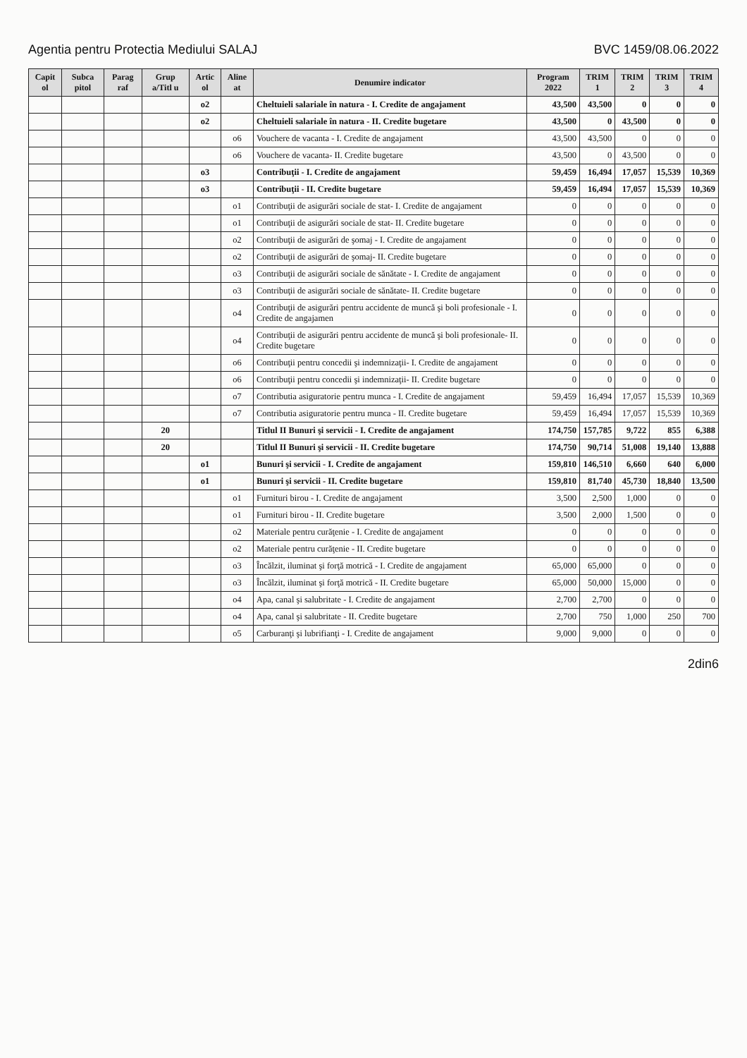Agentia pentru Protectia Mediului SALAJ BVC 1459/08.06.2022
| Capit ol | Subca pitol | Parag raf | Grup a/Titl u | Artic ol | Aline at | Denumire indicator | Program 2022 | TRIM 1 | TRIM 2 | TRIM 3 | TRIM 4 |
| --- | --- | --- | --- | --- | --- | --- | --- | --- | --- | --- | --- |
| | | | | o2 | | Cheltuieli salariale în natura - I. Credite de angajament | 43,500 | 43,500 | 0 | 0 | 0 |
| | | | | o2 | | Cheltuieli salariale în natura - II. Credite bugetare | 43,500 | 0 | 43,500 | 0 | 0 |
| | | | | | o6 | Vouchere de vacanta - I. Credite de angajament | 43,500 | 43,500 | 0 | 0 | 0 |
| | | | | | o6 | Vouchere de vacanta- II. Credite bugetare | 43,500 | 0 | 43,500 | 0 | 0 |
| | | | | o3 | | Contribuţii - I. Credite de angajament | 59,459 | 16,494 | 17,057 | 15,539 | 10,369 |
| | | | | o3 | | Contribuţii - II. Credite bugetare | 59,459 | 16,494 | 17,057 | 15,539 | 10,369 |
| | | | | | o1 | Contribuţii de asigurări sociale de stat- I. Credite de angajament | 0 | 0 | 0 | 0 | 0 |
| | | | | | o1 | Contribuţii de asigurări sociale de stat- II. Credite bugetare | 0 | 0 | 0 | 0 | 0 |
| | | | | | o2 | Contribuţii de asigurări de şomaj - I. Credite de angajament | 0 | 0 | 0 | 0 | 0 |
| | | | | | o2 | Contribuţii de asigurări de şomaj- II. Credite bugetare | 0 | 0 | 0 | 0 | 0 |
| | | | | | o3 | Contribuţii de asigurări sociale de sănătate - I. Credite de angajament | 0 | 0 | 0 | 0 | 0 |
| | | | | | o3 | Contribuţii de asigurări sociale de sănătate- II. Credite bugetare | 0 | 0 | 0 | 0 | 0 |
| | | | | | o4 | Contribuţii de asigurări pentru accidente de muncă şi boli profesionale - I. Credite de angajamen | 0 | 0 | 0 | 0 | 0 |
| | | | | | o4 | Contribuţii de asigurări pentru accidente de muncă şi boli profesionale- II. Credite bugetare | 0 | 0 | 0 | 0 | 0 |
| | | | | | o6 | Contribuţii pentru concedii şi indemnizaţii- I. Credite de angajament | 0 | 0 | 0 | 0 | 0 |
| | | | | | o6 | Contribuţii pentru concedii şi indemnizaţii- II. Credite bugetare | 0 | 0 | 0 | 0 | 0 |
| | | | | | o7 | Contributia asiguratorie pentru munca - I. Credite de angajament | 59,459 | 16,494 | 17,057 | 15,539 | 10,369 |
| | | | | | o7 | Contributia asiguratorie pentru munca - II. Credite bugetare | 59,459 | 16,494 | 17,057 | 15,539 | 10,369 |
| | | | 20 | | | Titlul II Bunuri şi servicii - I. Credite de angajament | 174,750 | 157,785 | 9,722 | 855 | 6,388 |
| | | | 20 | | | Titlul II Bunuri şi servicii - II. Credite bugetare | 174,750 | 90,714 | 51,008 | 19,140 | 13,888 |
| | | | | o1 | | Bunuri şi servicii - I. Credite de angajament | 159,810 | 146,510 | 6,660 | 640 | 6,000 |
| | | | | o1 | | Bunuri şi servicii - II. Credite bugetare | 159,810 | 81,740 | 45,730 | 18,840 | 13,500 |
| | | | | | o1 | Furnituri birou - I. Credite de angajament | 3,500 | 2,500 | 1,000 | 0 | 0 |
| | | | | | o1 | Furnituri birou - II. Credite bugetare | 3,500 | 2,000 | 1,500 | 0 | 0 |
| | | | | | o2 | Materiale pentru curăţenie - I. Credite de angajament | 0 | 0 | 0 | 0 | 0 |
| | | | | | o2 | Materiale pentru curăţenie - II. Credite bugetare | 0 | 0 | 0 | 0 | 0 |
| | | | | | o3 | Încălzit, iluminat şi forţă motrică - I. Credite de angajament | 65,000 | 65,000 | 0 | 0 | 0 |
| | | | | | o3 | Încălzit, iluminat şi forţă motrică - II. Credite bugetare | 65,000 | 50,000 | 15,000 | 0 | 0 |
| | | | | | o4 | Apa, canal şi salubritate - I. Credite de angajament | 2,700 | 2,700 | 0 | 0 | 0 |
| | | | | | o4 | Apa, canal şi salubritate - II. Credite bugetare | 2,700 | 750 | 1,000 | 250 | 700 |
| | | | | | o5 | Carburanţi şi lubrifianţi - I. Credite de angajament | 9,000 | 9,000 | 0 | 0 | 0 |
2din6